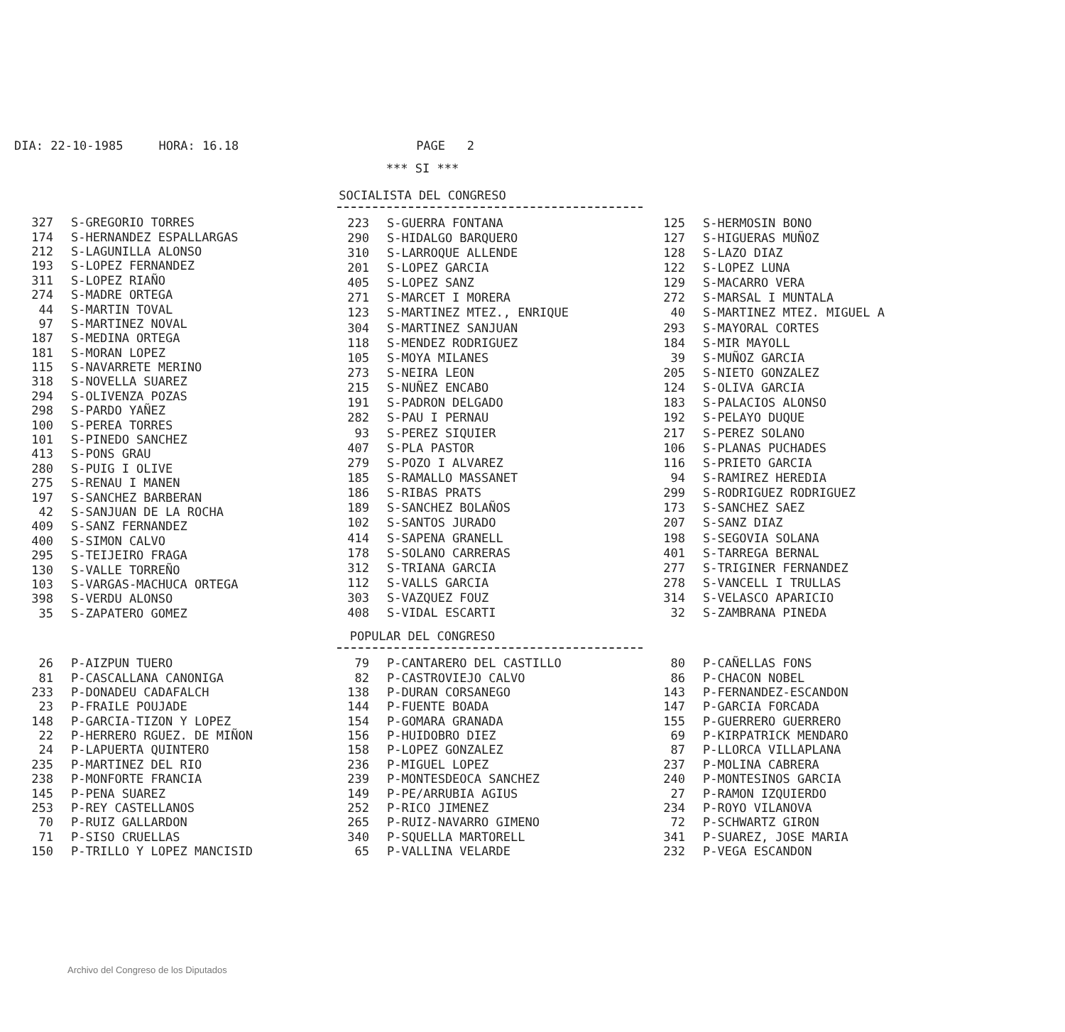DIA: 22-10-1985 HORA: 16.18 PAGE 2
*** SI ***
SOCIALISTA DEL CONGRESO
| 327 | S-GREGORIO TORRES |
| 174 | S-HERNANDEZ ESPALLARGAS |
| 212 | S-LAGUNILLA ALONSO |
| 193 | S-LOPEZ FERNANDEZ |
| 311 | S-LOPEZ RIAÑO |
| 274 | S-MADRE ORTEGA |
| 44 | S-MARTIN TOVAL |
| 97 | S-MARTINEZ NOVAL |
| 187 | S-MEDINA ORTEGA |
| 181 | S-MORAN LOPEZ |
| 115 | S-NAVARRETE MERINO |
| 318 | S-NOVELLA SUAREZ |
| 294 | S-OLIVENZA POZAS |
| 298 | S-PARDO YAÑEZ |
| 100 | S-PEREA TORRES |
| 101 | S-PINEDO SANCHEZ |
| 413 | S-PONS GRAU |
| 280 | S-PUIG I OLIVE |
| 275 | S-RENAU I MANEN |
| 197 | S-SANCHEZ BARBERAN |
| 42 | S-SANJUAN DE LA ROCHA |
| 409 | S-SANZ FERNANDEZ |
| 400 | S-SIMON CALVO |
| 295 | S-TEIJEIRO FRAGA |
| 130 | S-VALLE TORREÑO |
| 103 | S-VARGAS-MACHUCA ORTEGA |
| 398 | S-VERDU ALONSO |
| 35 | S-ZAPATERO GOMEZ |
| 223 | S-GUERRA FONTANA |
| 290 | S-HIDALGO BARQUERO |
| 310 | S-LARROQUE ALLENDE |
| 201 | S-LOPEZ GARCIA |
| 405 | S-LOPEZ SANZ |
| 271 | S-MARCET I MORERA |
| 123 | S-MARTINEZ MTEZ., ENRIQUE |
| 304 | S-MARTINEZ SANJUAN |
| 118 | S-MENDEZ RODRIGUEZ |
| 105 | S-MOYA MILANES |
| 273 | S-NEIRA LEON |
| 215 | S-NUÑEZ ENCABO |
| 191 | S-PADRON DELGADO |
| 282 | S-PAU I PERNAU |
| 93 | S-PEREZ SIQUIER |
| 407 | S-PLA PASTOR |
| 279 | S-POZO I ALVAREZ |
| 185 | S-RAMALLO MASSANET |
| 186 | S-RIBAS PRATS |
| 189 | S-SANCHEZ BOLAÑOS |
| 102 | S-SANTOS JURADO |
| 414 | S-SAPENA GRANELL |
| 178 | S-SOLANO CARRERAS |
| 312 | S-TRIANA GARCIA |
| 112 | S-VALLS GARCIA |
| 303 | S-VAZQUEZ FOUZ |
| 408 | S-VIDAL ESCARTI |
| 125 | S-HERMOSIN BONO |
| 127 | S-HIGUERAS MUÑOZ |
| 128 | S-LAZO DIAZ |
| 122 | S-LOPEZ LUNA |
| 129 | S-MACARRO VERA |
| 272 | S-MARSAL I MUNTALA |
| 40 | S-MARTINEZ MTEZ. MIGUEL A |
| 293 | S-MAYORAL CORTES |
| 184 | S-MIR MAYOLL |
| 39 | S-MUÑOZ GARCIA |
| 205 | S-NIETO GONZALEZ |
| 124 | S-OLIVA GARCIA |
| 183 | S-PALACIOS ALONSO |
| 192 | S-PELAYO DUQUE |
| 217 | S-PEREZ SOLANO |
| 106 | S-PLANAS PUCHADES |
| 116 | S-PRIETO GARCIA |
| 94 | S-RAMIREZ HEREDIA |
| 299 | S-RODRIGUEZ RODRIGUEZ |
| 173 | S-SANCHEZ SAEZ |
| 207 | S-SANZ DIAZ |
| 198 | S-SEGOVIA SOLANA |
| 401 | S-TARREGA BERNAL |
| 277 | S-TRIGINER FERNANDEZ |
| 278 | S-VANCELL I TRULLAS |
| 314 | S-VELASCO APARICIO |
| 32 | S-ZAMBRANA PINEDA |
POPULAR DEL CONGRESO
| 26 | P-AIZPUN TUERO |
| 81 | P-CASCALLANA CANONIGA |
| 233 | P-DONADEU CADAFALCH |
| 23 | P-FRAILE POUJADE |
| 148 | P-GARCIA-TIZON Y LOPEZ |
| 22 | P-HERRERO RGUEZ. DE MIÑON |
| 24 | P-LAPUERTA QUINTERO |
| 235 | P-MARTINEZ DEL RIO |
| 238 | P-MONFORTE FRANCIA |
| 145 | P-PENA SUAREZ |
| 253 | P-REY CASTELLANOS |
| 70 | P-RUIZ GALLARDON |
| 71 | P-SISO CRUELLAS |
| 150 | P-TRILLO Y LOPEZ MANCISID |
| 79 | P-CANTARERO DEL CASTILLO |
| 82 | P-CASTROVIEJO CALVO |
| 138 | P-DURAN CORSANEGO |
| 144 | P-FUENTE BOADA |
| 154 | P-GOMARA GRANADA |
| 156 | P-HUIDOBRO DIEZ |
| 158 | P-LOPEZ GONZALEZ |
| 236 | P-MIGUEL LOPEZ |
| 239 | P-MONTESDEOCA SANCHEZ |
| 149 | P-PE/ARRUBIA AGIUS |
| 252 | P-RICO JIMENEZ |
| 265 | P-RUIZ-NAVARRO GIMENO |
| 340 | P-SQUELLA MARTORELL |
| 65 | P-VALLINA VELARDE |
| 80 | P-CAÑELLAS FONS |
| 86 | P-CHACON NOBEL |
| 143 | P-FERNANDEZ-ESCANDON |
| 147 | P-GARCIA FORCADA |
| 155 | P-GUERRERO GUERRERO |
| 69 | P-KIRPATRICK MENDARO |
| 87 | P-LLORCA VILLAPLANA |
| 237 | P-MOLINA CABRERA |
| 240 | P-MONTESINOS GARCIA |
| 27 | P-RAMON IZQUIERDO |
| 234 | P-ROYO VILANOVA |
| 72 | P-SCHWARTZ GIRON |
| 341 | P-SUAREZ, JOSE MARIA |
| 232 | P-VEGA ESCANDON |
Archivo del Congreso de los Diputados